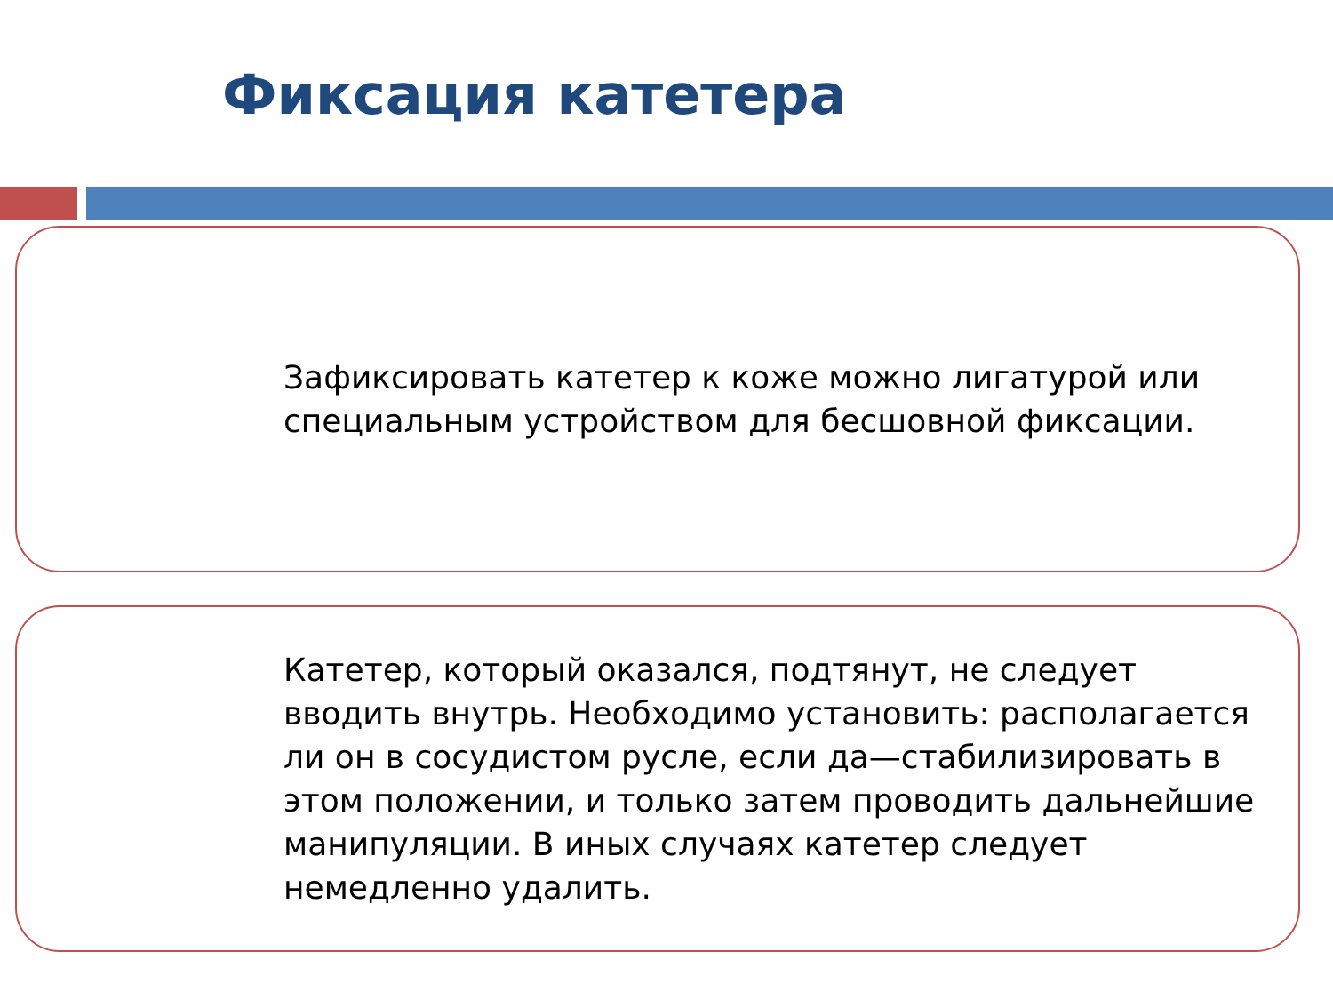Фиксация катетера
Зафиксировать катетер к коже можно лигатурой или специальным устройством для бесшовной фиксации.
Катетер, который оказался, подтянут, не следует вводить внутрь. Необходимо установить: располагается ли он в сосудистом русле, если да—стабилизировать в этом положении, и только затем проводить дальнейшие манипуляции. В иных случаях катетер следует немедленно удалить.